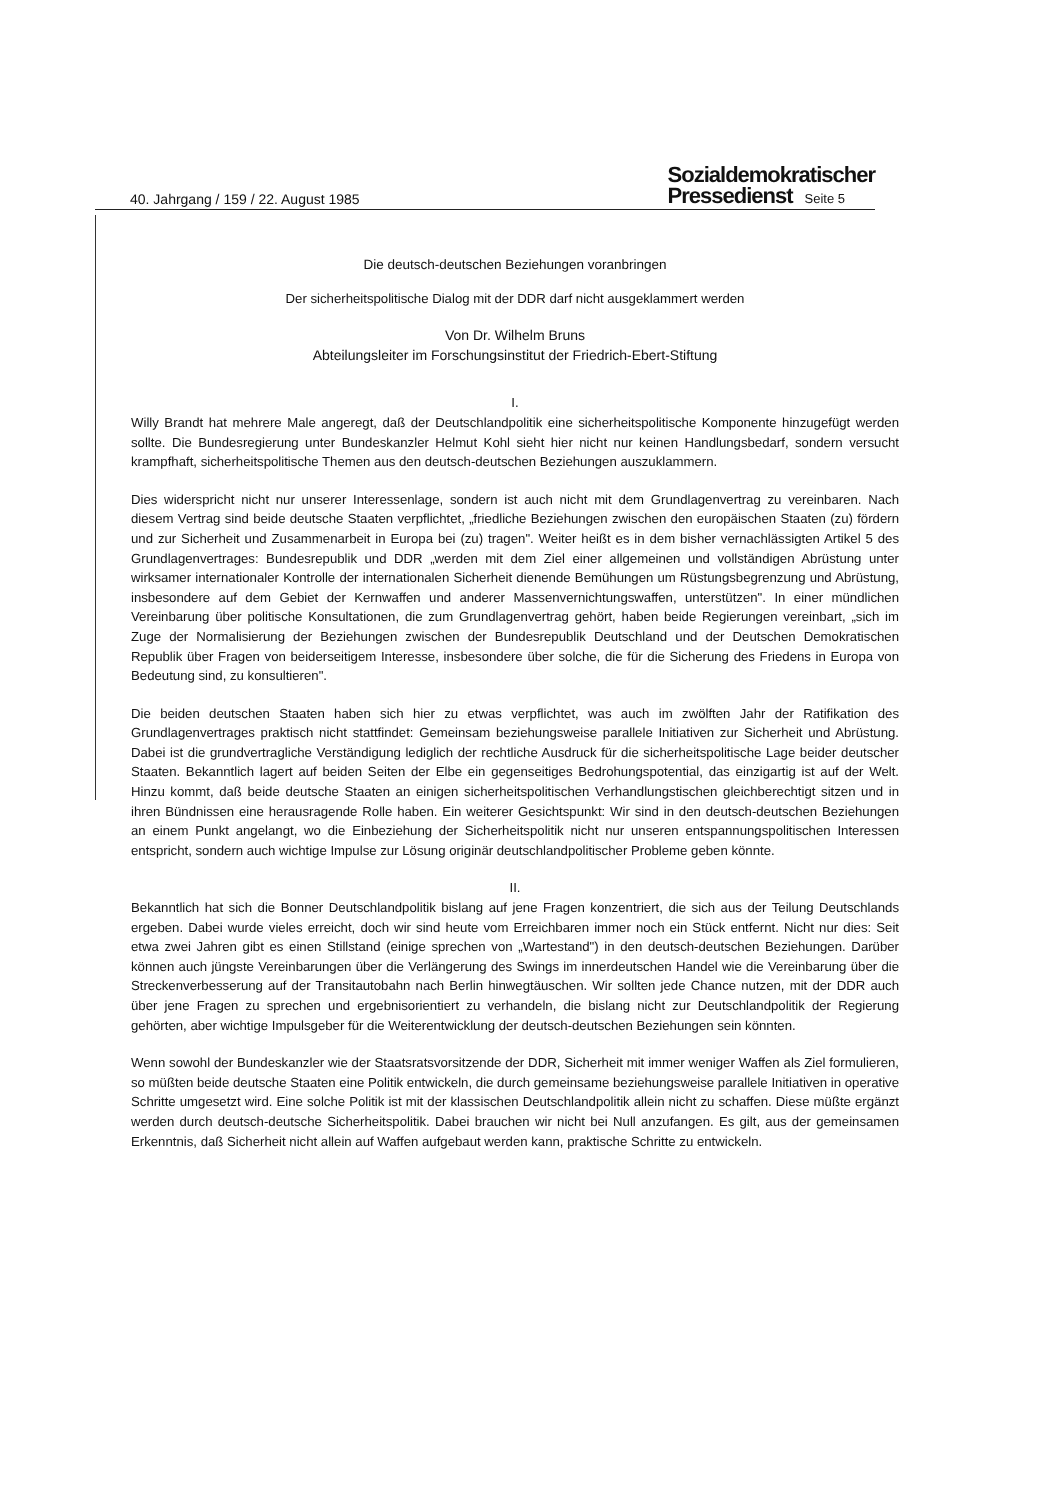40. Jahrgang / 159 / 22. August 1985 Sozialdemokratischer
Pressedienst Seite 5
Die deutsch-deutschen Beziehungen voranbringen
Der sicherheitspolitische Dialog mit der DDR darf nicht ausgeklammert werden
Von Dr. Wilhelm Bruns
Abteilungsleiter im Forschungsinstitut der Friedrich-Ebert-Stiftung
I.
Willy Brandt hat mehrere Male angeregt, daß der Deutschlandpolitik eine sicherheitspolitische Komponente hinzugefügt werden sollte. Die Bundesregierung unter Bundeskanzler Helmut Kohl sieht hier nicht nur keinen Handlungsbedarf, sondern versucht krampfhaft, sicherheitspolitische Themen aus den deutsch-deutschen Beziehungen auszuklammern.
Dies widerspricht nicht nur unserer Interessenlage, sondern ist auch nicht mit dem Grundlagenvertrag zu vereinbaren. Nach diesem Vertrag sind beide deutsche Staaten verpflichtet, „friedliche Beziehungen zwischen den europäischen Staaten (zu) fördern und zur Sicherheit und Zusammenarbeit in Europa bei (zu) tragen". Weiter heißt es in dem bisher vernachlässigten Artikel 5 des Grundlagenvertrages: Bundesrepublik und DDR „werden mit dem Ziel einer allgemeinen und vollständigen Abrüstung unter wirksamer internationaler Kontrolle der internationalen Sicherheit dienende Bemühungen um Rüstungsbegrenzung und Abrüstung, insbesondere auf dem Gebiet der Kernwaffen und anderer Massenvernichtungswaffen, unterstützen". In einer mündlichen Vereinbarung über politische Konsultationen, die zum Grundlagenvertrag gehört, haben beide Regierungen vereinbart, „sich im Zuge der Normalisierung der Beziehungen zwischen der Bundesrepublik Deutschland und der Deutschen Demokratischen Republik über Fragen von beiderseitigem Interesse, insbesondere über solche, die für die Sicherung des Friedens in Europa von Bedeutung sind, zu konsultieren".
Die beiden deutschen Staaten haben sich hier zu etwas verpflichtet, was auch im zwölften Jahr der Ratifikation des Grundlagenvertrages praktisch nicht stattfindet: Gemeinsam beziehungsweise parallele Initiativen zur Sicherheit und Abrüstung. Dabei ist die grundvertragliche Verständigung lediglich der rechtliche Ausdruck für die sicherheitspolitische Lage beider deutscher Staaten. Bekanntlich lagert auf beiden Seiten der Elbe ein gegenseitiges Bedrohungspotential, das einzigartig ist auf der Welt. Hinzu kommt, daß beide deutsche Staaten an einigen sicherheitspolitischen Verhandlungstischen gleichberechtigt sitzen und in ihren Bündnissen eine herausragende Rolle haben. Ein weiterer Gesichtspunkt: Wir sind in den deutsch-deutschen Beziehungen an einem Punkt angelangt, wo die Einbeziehung der Sicherheitspolitik nicht nur unseren entspannungspolitischen Interessen entspricht, sondern auch wichtige Impulse zur Lösung originär deutschlandpolitischer Probleme geben könnte.
II.
Bekanntlich hat sich die Bonner Deutschlandpolitik bislang auf jene Fragen konzentriert, die sich aus der Teilung Deutschlands ergeben. Dabei wurde vieles erreicht, doch wir sind heute vom Erreichbaren immer noch ein Stück entfernt. Nicht nur dies: Seit etwa zwei Jahren gibt es einen Stillstand (einige sprechen von „Wartestand") in den deutsch-deutschen Beziehungen. Darüber können auch jüngste Vereinbarungen über die Verlängerung des Swings im innerdeutschen Handel wie die Vereinbarung über die Streckenverbesserung auf der Transitautobahn nach Berlin hinwegtäuschen. Wir sollten jede Chance nutzen, mit der DDR auch über jene Fragen zu sprechen und ergebnisorientiert zu verhandeln, die bislang nicht zur Deutschlandpolitik der Regierung gehörten, aber wichtige Impulsgeber für die Weiterentwicklung der deutsch-deutschen Beziehungen sein könnten.
Wenn sowohl der Bundeskanzler wie der Staatsratsvorsitzende der DDR, Sicherheit mit immer weniger Waffen als Ziel formulieren, so müßten beide deutsche Staaten eine Politik entwickeln, die durch gemeinsame beziehungsweise parallele Initiativen in operative Schritte umgesetzt wird. Eine solche Politik ist mit der klassischen Deutschlandpolitik allein nicht zu schaffen. Diese müßte ergänzt werden durch deutsch-deutsche Sicherheitspolitik. Dabei brauchen wir nicht bei Null anzufangen. Es gilt, aus der gemeinsamen Erkenntnis, daß Sicherheit nicht allein auf Waffen aufgebaut werden kann, praktische Schritte zu entwickeln.